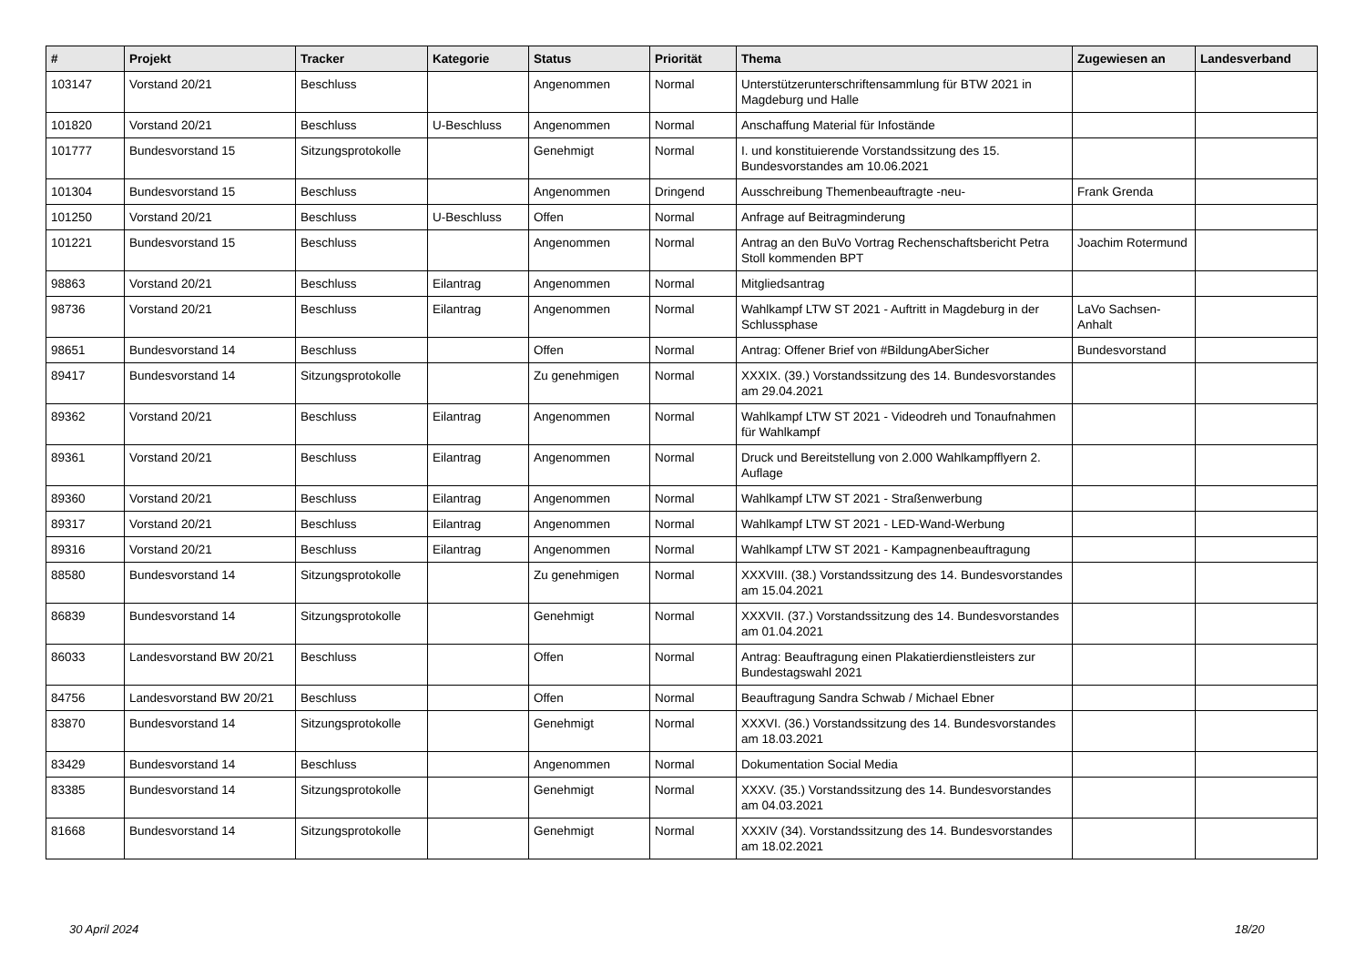| # | Projekt | Tracker | Kategorie | Status | Priorität | Thema | Zugewiesen an | Landesverband |
| --- | --- | --- | --- | --- | --- | --- | --- | --- |
| 103147 | Vorstand 20/21 | Beschluss | | Angenommen | Normal | Unterstützerunterschriftensammlung für BTW 2021 in Magdeburg und Halle | | |
| 101820 | Vorstand 20/21 | Beschluss | U-Beschluss | Angenommen | Normal | Anschaffung Material für Infostände | | |
| 101777 | Bundesvorstand 15 | Sitzungsprotokolle | | Genehmigt | Normal | I. und konstituierende Vorstandssitzung des 15. Bundesvorstandes am 10.06.2021 | | |
| 101304 | Bundesvorstand 15 | Beschluss | | Angenommen | Dringend | Ausschreibung Themenbeauftragte -neu- | Frank Grenda | |
| 101250 | Vorstand 20/21 | Beschluss | U-Beschluss | Offen | Normal | Anfrage auf Beitragminderung | | |
| 101221 | Bundesvorstand 15 | Beschluss | | Angenommen | Normal | Antrag an den BuVo Vortrag Rechenschaftsbericht Petra Stoll kommenden BPT | Joachim Rotermund | |
| 98863 | Vorstand 20/21 | Beschluss | Eilantrag | Angenommen | Normal | Mitgliedsantrag | | |
| 98736 | Vorstand 20/21 | Beschluss | Eilantrag | Angenommen | Normal | Wahlkampf LTW ST 2021 - Auftritt in Magdeburg in der Schlussphase | LaVo Sachsen-Anhalt | |
| 98651 | Bundesvorstand 14 | Beschluss | | Offen | Normal | Antrag: Offener Brief von #BildungAberSicher | Bundesvorstand | |
| 89417 | Bundesvorstand 14 | Sitzungsprotokolle | | Zu genehmigen | Normal | XXXIX. (39.) Vorstandssitzung des 14. Bundesvorstandes am 29.04.2021 | | |
| 89362 | Vorstand 20/21 | Beschluss | Eilantrag | Angenommen | Normal | Wahlkampf LTW ST 2021 - Videodreh und Tonaufnahmen für Wahlkampf | | |
| 89361 | Vorstand 20/21 | Beschluss | Eilantrag | Angenommen | Normal | Druck und Bereitstellung von 2.000 Wahlkampfflyern 2. Auflage | | |
| 89360 | Vorstand 20/21 | Beschluss | Eilantrag | Angenommen | Normal | Wahlkampf LTW ST 2021 - Straßenwerbung | | |
| 89317 | Vorstand 20/21 | Beschluss | Eilantrag | Angenommen | Normal | Wahlkampf LTW ST 2021 - LED-Wand-Werbung | | |
| 89316 | Vorstand 20/21 | Beschluss | Eilantrag | Angenommen | Normal | Wahlkampf LTW ST 2021 - Kampagnenbeauftragung | | |
| 88580 | Bundesvorstand 14 | Sitzungsprotokolle | | Zu genehmigen | Normal | XXXVIII. (38.) Vorstandssitzung des 14. Bundesvorstandes am 15.04.2021 | | |
| 86839 | Bundesvorstand 14 | Sitzungsprotokolle | | Genehmigt | Normal | XXXVII. (37.) Vorstandssitzung des 14. Bundesvorstandes am 01.04.2021 | | |
| 86033 | Landesvorstand BW 20/21 | Beschluss | | Offen | Normal | Antrag: Beauftragung einen Plakatierdienstleisters zur Bundestagswahl 2021 | | |
| 84756 | Landesvorstand BW 20/21 | Beschluss | | Offen | Normal | Beauftragung Sandra Schwab / Michael Ebner | | |
| 83870 | Bundesvorstand 14 | Sitzungsprotokolle | | Genehmigt | Normal | XXXVI. (36.) Vorstandssitzung des 14. Bundesvorstandes am 18.03.2021 | | |
| 83429 | Bundesvorstand 14 | Beschluss | | Angenommen | Normal | Dokumentation Social Media | | |
| 83385 | Bundesvorstand 14 | Sitzungsprotokolle | | Genehmigt | Normal | XXXV. (35.) Vorstandssitzung des 14. Bundesvorstandes am 04.03.2021 | | |
| 81668 | Bundesvorstand 14 | Sitzungsprotokolle | | Genehmigt | Normal | XXXIV (34). Vorstandssitzung des 14. Bundesvorstandes am 18.02.2021 | | |
30 April 2024 18/20